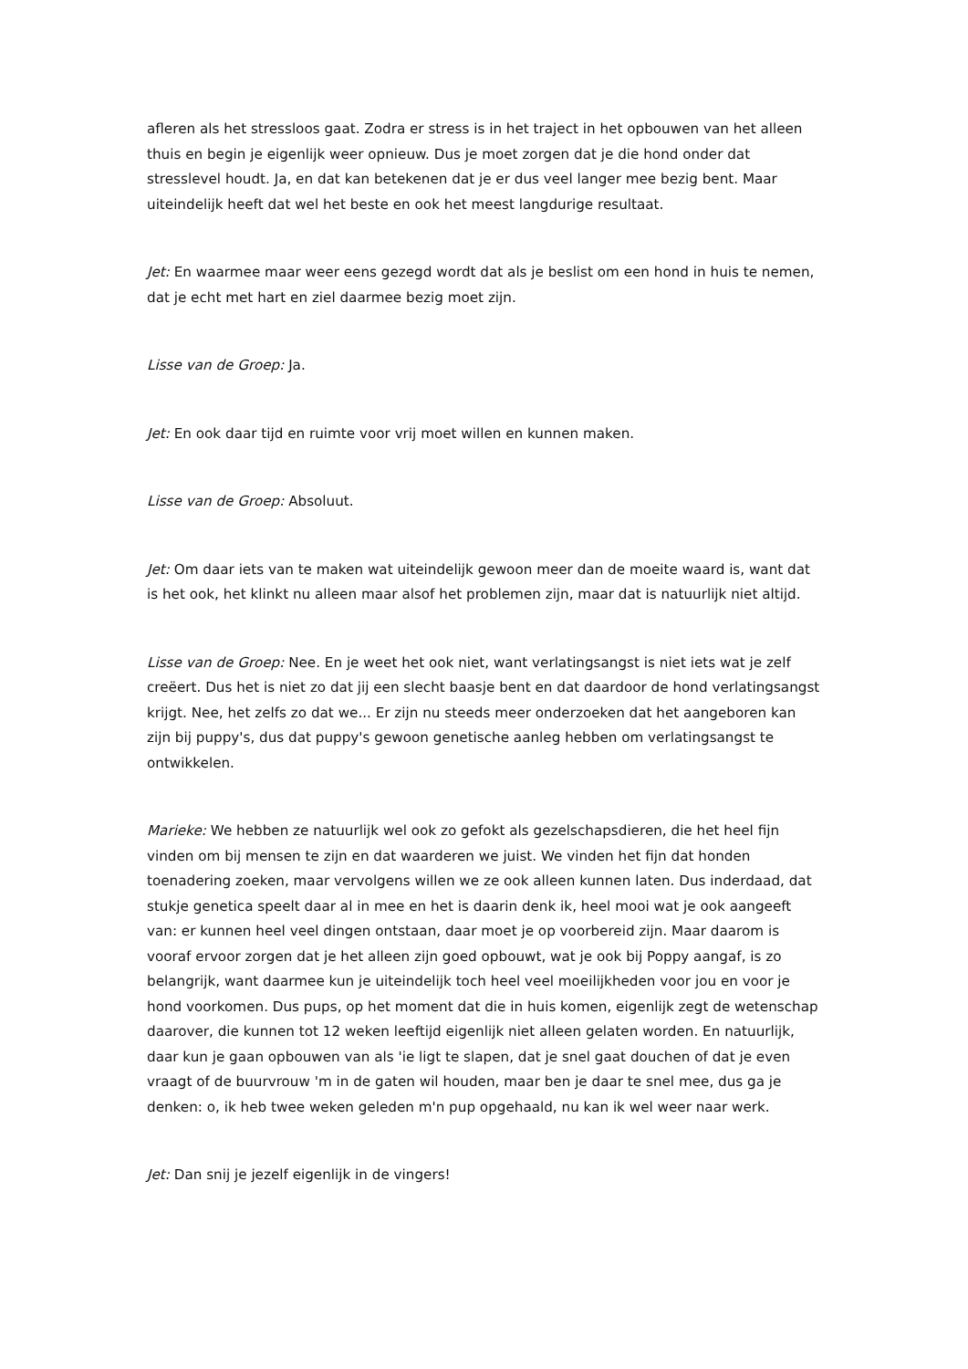afleren als het stressloos gaat. Zodra er stress is in het traject in het opbouwen van het alleen thuis en begin je eigenlijk weer opnieuw. Dus je moet zorgen dat je die hond onder dat stresslevel houdt. Ja, en dat kan betekenen dat je er dus veel langer mee bezig bent. Maar uiteindelijk heeft dat wel het beste en ook het meest langdurige resultaat.
Jet: En waarmee maar weer eens gezegd wordt dat als je beslist om een hond in huis te nemen, dat je echt met hart en ziel daarmee bezig moet zijn.
Lisse van de Groep: Ja.
Jet: En ook daar tijd en ruimte voor vrij moet willen en kunnen maken.
Lisse van de Groep: Absoluut.
Jet: Om daar iets van te maken wat uiteindelijk gewoon meer dan de moeite waard is, want dat is het ook, het klinkt nu alleen maar alsof het problemen zijn, maar dat is natuurlijk niet altijd.
Lisse van de Groep: Nee. En je weet het ook niet, want verlatingsangst is niet iets wat je zelf creëert. Dus het is niet zo dat jij een slecht baasje bent en dat daardoor de hond verlatingsangst krijgt. Nee, het zelfs zo dat we... Er zijn nu steeds meer onderzoeken dat het aangeboren kan zijn bij puppy's, dus dat puppy's gewoon genetische aanleg hebben om verlatingsangst te ontwikkelen.
Marieke: We hebben ze natuurlijk wel ook zo gefokt als gezelschapsdieren, die het heel fijn vinden om bij mensen te zijn en dat waarderen we juist. We vinden het fijn dat honden toenadering zoeken, maar vervolgens willen we ze ook alleen kunnen laten. Dus inderdaad, dat stukje genetica speelt daar al in mee en het is daarin denk ik, heel mooi wat je ook aangeeft van: er kunnen heel veel dingen ontstaan, daar moet je op voorbereid zijn. Maar daarom is vooraf ervoor zorgen dat je het alleen zijn goed opbouwt, wat je ook bij Poppy aangaf, is zo belangrijk, want daarmee kun je uiteindelijk toch heel veel moeilijkheden voor jou en voor je hond voorkomen. Dus pups, op het moment dat die in huis komen, eigenlijk zegt de wetenschap daarover, die kunnen tot 12 weken leeftijd eigenlijk niet alleen gelaten worden. En natuurlijk, daar kun je gaan opbouwen van als 'ie ligt te slapen, dat je snel gaat douchen of dat je even vraagt of de buurvrouw 'm in de gaten wil houden, maar ben je daar te snel mee, dus ga je denken: o, ik heb twee weken geleden m'n pup opgehaald, nu kan ik wel weer naar werk.
Jet: Dan snij je jezelf eigenlijk in de vingers!